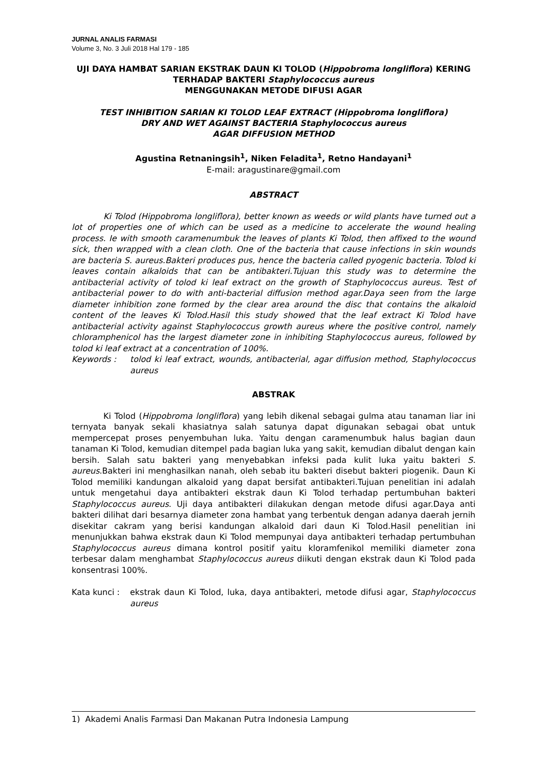JURNAL ANALIS FARMASI
Volume 3, No. 3 Juli 2018 Hal 179 - 185
UJI DAYA HAMBAT SARIAN EKSTRAK DAUN KI TOLOD (Hippobroma longliflora) KERING TERHADAP BAKTERI Staphylococcus aureus
MENGGUNAKAN METODE DIFUSI AGAR
TEST INHIBITION SARIAN KI TOLOD LEAF EXTRACT (Hippobroma longliflora)
DRY AND WET AGAINST BACTERIA Staphylococcus aureus
AGAR DIFFUSION METHOD
Agustina Retnaningsih<sup>1</sup>, Niken Feladita<sup>1</sup>, Retno Handayani<sup>1</sup>
E-mail: aragustinare@gmail.com
ABSTRACT
Ki Tolod (Hippobroma longliflora), better known as weeds or wild plants have turned out a lot of properties one of which can be used as a medicine to accelerate the wound healing process. Ie with smooth caramenumbuk the leaves of plants Ki Tolod, then affixed to the wound sick, then wrapped with a clean cloth. One of the bacteria that cause infections in skin wounds are bacteria S. aureus.Bakteri produces pus, hence the bacteria called pyogenic bacteria. Tolod ki leaves contain alkaloids that can be antibakteri.Tujuan this study was to determine the antibacterial activity of tolod ki leaf extract on the growth of Staphylococcus aureus. Test of antibacterial power to do with anti-bacterial diffusion method agar.Daya seen from the large diameter inhibition zone formed by the clear area around the disc that contains the alkaloid content of the leaves Ki Tolod.Hasil this study showed that the leaf extract Ki Tolod have antibacterial activity against Staphylococcus growth aureus where the positive control, namely chloramphenicol has the largest diameter zone in inhibiting Staphylococcus aureus, followed by tolod ki leaf extract at a concentration of 100%.
Keywords : tolod ki leaf extract, wounds, antibacterial, agar diffusion method, Staphylococcus aureus
ABSTRAK
Ki Tolod (Hippobroma longliflora) yang lebih dikenal sebagai gulma atau tanaman liar ini ternyata banyak sekali khasiatnya salah satunya dapat digunakan sebagai obat untuk mempercepat proses penyembuhan luka. Yaitu dengan caramenumbuk halus bagian daun tanaman Ki Tolod, kemudian ditempel pada bagian luka yang sakit, kemudian dibalut dengan kain bersih. Salah satu bakteri yang menyebabkan infeksi pada kulit luka yaitu bakteri S. aureus.Bakteri ini menghasilkan nanah, oleh sebab itu bakteri disebut bakteri piogenik. Daun Ki Tolod memiliki kandungan alkaloid yang dapat bersifat antibakteri.Tujuan penelitian ini adalah untuk mengetahui daya antibakteri ekstrak daun Ki Tolod terhadap pertumbuhan bakteri Staphylococcus aureus. Uji daya antibakteri dilakukan dengan metode difusi agar.Daya anti bakteri dilihat dari besarnya diameter zona hambat yang terbentuk dengan adanya daerah jernih disekitar cakram yang berisi kandungan alkaloid dari daun Ki Tolod.Hasil penelitian ini menunjukkan bahwa ekstrak daun Ki Tolod mempunyai daya antibakteri terhadap pertumbuhan Staphylococcus aureus dimana kontrol positif yaitu kloramfenikol memiliki diameter zona terbesar dalam menghambat Staphylococcus aureus diikuti dengan ekstrak daun Ki Tolod pada konsentrasi 100%.
Kata kunci : ekstrak daun Ki Tolod, luka, daya antibakteri, metode difusi agar, Staphylococcus aureus
1) Akademi Analis Farmasi Dan Makanan Putra Indonesia Lampung